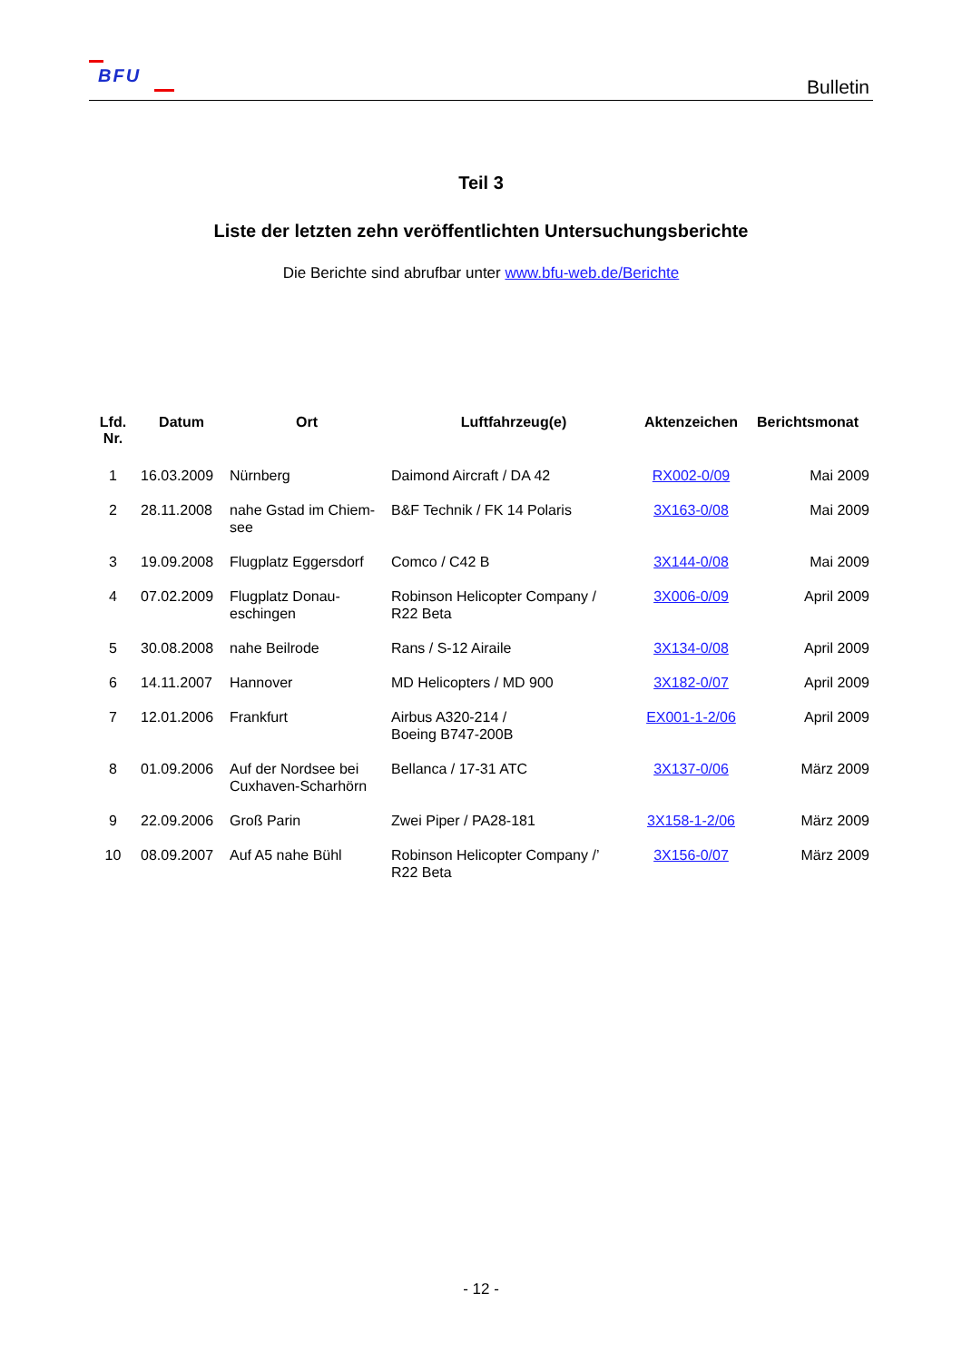BFU
Bulletin
Teil 3
Liste der letzten zehn veröffentlichten Untersuchungsberichte
Die Berichte sind abrufbar unter www.bfu-web.de/Berichte
| Lfd. Nr. | Datum | Ort | Luftfahrzeug(e) | Aktenzeichen | Berichtsmonat |
| --- | --- | --- | --- | --- | --- |
| 1 | 16.03.2009 | Nürnberg | Daimond Aircraft / DA 42 | RX002-0/09 | Mai 2009 |
| 2 | 28.11.2008 | nahe Gstad im Chiem- see | B&F Technik / FK 14 Polaris | 3X163-0/08 | Mai 2009 |
| 3 | 19.09.2008 | Flugplatz Eggersdorf | Comco / C42 B | 3X144-0/08 | Mai 2009 |
| 4 | 07.02.2009 | Flugplatz Donau- eschingen | Robinson Helicopter Company / R22 Beta | 3X006-0/09 | April 2009 |
| 5 | 30.08.2008 | nahe Beilrode | Rans / S-12 Airaile | 3X134-0/08 | April 2009 |
| 6 | 14.11.2007 | Hannover | MD Helicopters / MD 900 | 3X182-0/07 | April 2009 |
| 7 | 12.01.2006 | Frankfurt | Airbus A320-214 / Boeing B747-200B | EX001-1-2/06 | April 2009 |
| 8 | 01.09.2006 | Auf der Nordsee bei Cuxhaven-Scharhörn | Bellanca / 17-31 ATC | 3X137-0/06 | März 2009 |
| 9 | 22.09.2006 | Groß Parin | Zwei Piper / PA28-181 | 3X158-1-2/06 | März 2009 |
| 10 | 08.09.2007 | Auf A5 nahe Bühl | Robinson Helicopter Company /’ R22 Beta | 3X156-0/07 | März 2009 |
- 12 -